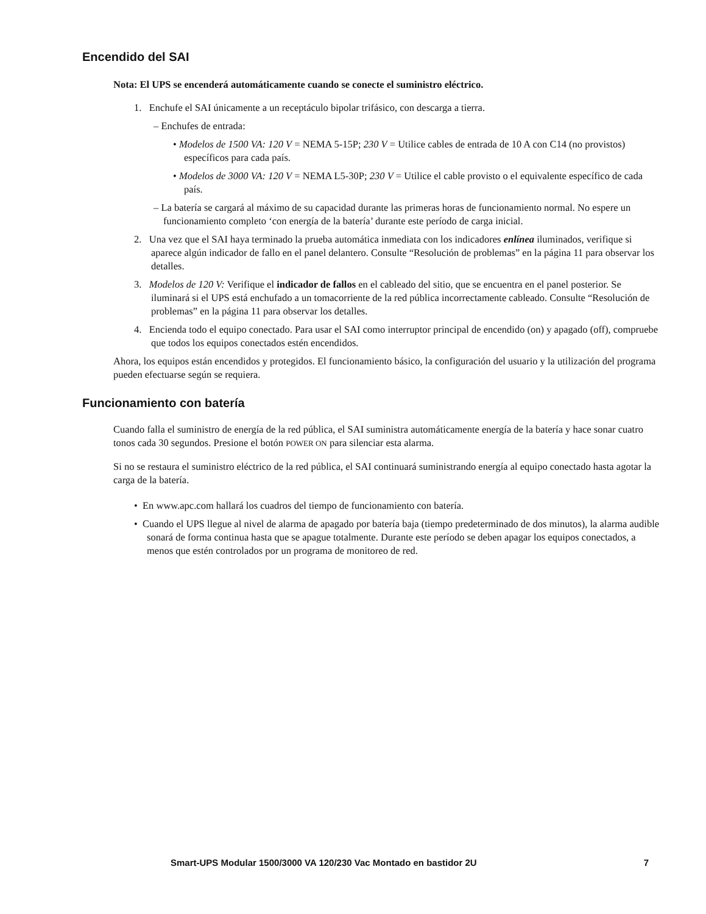Encendido del SAI
Nota: El UPS se encenderá automáticamente cuando se conecte el suministro eléctrico.
1. Enchufe el SAI únicamente a un receptáculo bipolar trifásico, con descarga a tierra.
– Enchufes de entrada:
• Modelos de 1500 VA: 120 V = NEMA 5-15P; 230 V = Utilice cables de entrada de 10 A con C14 (no provistos) específicos para cada país.
• Modelos de 3000 VA: 120 V = NEMA L5-30P; 230 V = Utilice el cable provisto o el equivalente específico de cada país.
– La batería se cargará al máximo de su capacidad durante las primeras horas de funcionamiento normal. No espere un funcionamiento completo ‘con energía de la batería’ durante este período de carga inicial.
2. Una vez que el SAI haya terminado la prueba automática inmediata con los indicadores enlínea iluminados, verifique si aparece algún indicador de fallo en el panel delantero. Consulte “Resolución de problemas” en la página 11 para observar los detalles.
3. Modelos de 120 V: Verifique el indicador de fallos en el cableado del sitio, que se encuentra en el panel posterior. Se iluminará si el UPS está enchufado a un tomacorriente de la red pública incorrectamente cableado. Consulte “Resolución de problemas” en la página 11 para observar los detalles.
4. Encienda todo el equipo conectado. Para usar el SAI como interruptor principal de encendido (on) y apagado (off), compruebe que todos los equipos conectados estén encendidos.
Ahora, los equipos están encendidos y protegidos. El funcionamiento básico, la configuración del usuario y la utilización del programa pueden efectuarse según se requiera.
Funcionamiento con batería
Cuando falla el suministro de energía de la red pública, el SAI suministra automáticamente energía de la batería y hace sonar cuatro tonos cada 30 segundos. Presione el botón POWER ON para silenciar esta alarma.
Si no se restaura el suministro eléctrico de la red pública, el SAI continuará suministrando energía al equipo conectado hasta agotar la carga de la batería.
• En www.apc.com hallará los cuadros del tiempo de funcionamiento con batería.
• Cuando el UPS llegue al nivel de alarma de apagado por batería baja (tiempo predeterminado de dos minutos), la alarma audible sonará de forma continua hasta que se apague totalmente. Durante este período se deben apagar los equipos conectados, a menos que estén controlados por un programa de monitoreo de red.
Smart-UPS Modular 1500/3000 VA 120/230 Vac Montado en bastidor 2U 7